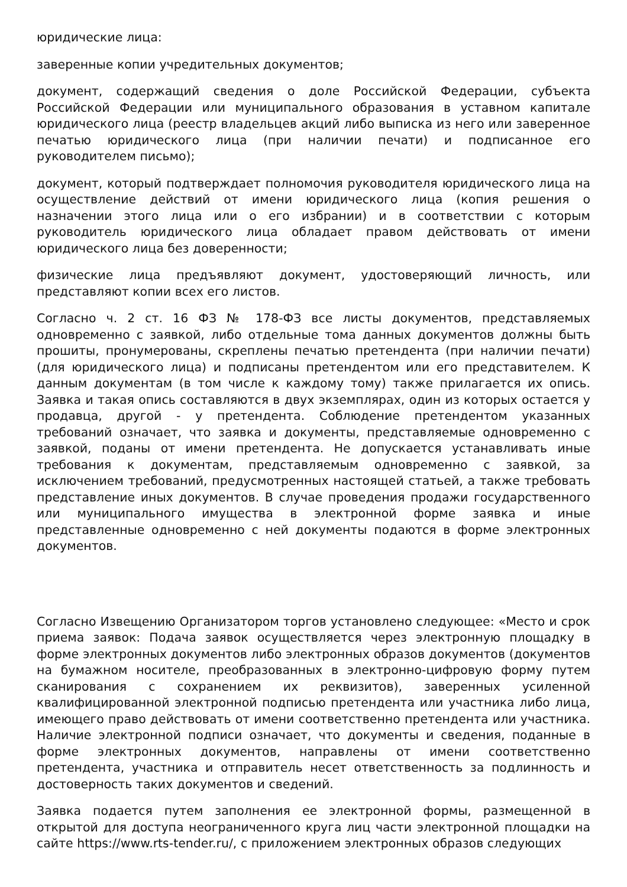юридические лица:
заверенные копии учредительных документов;
документ, содержащий сведения о доле Российской Федерации, субъекта Российской Федерации или муниципального образования в уставном капитале юридического лица (реестр владельцев акций либо выписка из него или заверенное печатью юридического лица (при наличии печати) и подписанное его руководителем письмо);
документ, который подтверждает полномочия руководителя юридического лица на осуществление действий от имени юридического лица (копия решения о назначении этого лица или о его избрании) и в соответствии с которым руководитель юридического лица обладает правом действовать от имени юридического лица без доверенности;
физические лица предъявляют документ, удостоверяющий личность, или представляют копии всех его листов.
Согласно ч. 2 ст. 16 ФЗ № 178-ФЗ все листы документов, представляемых одновременно с заявкой, либо отдельные тома данных документов должны быть прошиты, пронумерованы, скреплены печатью претендента (при наличии печати) (для юридического лица) и подписаны претендентом или его представителем. К данным документам (в том числе к каждому тому) также прилагается их опись. Заявка и такая опись составляются в двух экземплярах, один из которых остается у продавца, другой - у претендента. Соблюдение претендентом указанных требований означает, что заявка и документы, представляемые одновременно с заявкой, поданы от имени претендента. Не допускается устанавливать иные требования к документам, представляемым одновременно с заявкой, за исключением требований, предусмотренных настоящей статьей, а также требовать представление иных документов. В случае проведения продажи государственного или муниципального имущества в электронной форме заявка и иные представленные одновременно с ней документы подаются в форме электронных документов.
Согласно Извещению Организатором торгов установлено следующее: «Место и срок приема заявок: Подача заявок осуществляется через электронную площадку в форме электронных документов либо электронных образов документов (документов на бумажном носителе, преобразованных в электронно-цифровую форму путем сканирования с сохранением их реквизитов), заверенных усиленной квалифицированной электронной подписью претендента или участника либо лица, имеющего право действовать от имени соответственно претендента или участника. Наличие электронной подписи означает, что документы и сведения, поданные в форме электронных документов, направлены от имени соответственно претендента, участника и отправитель несет ответственность за подлинность и достоверность таких документов и сведений.
Заявка подается путем заполнения ее электронной формы, размещенной в открытой для доступа неограниченного круга лиц части электронной площадки на сайте https://www.rts-tender.ru/, с приложением электронных образов следующих